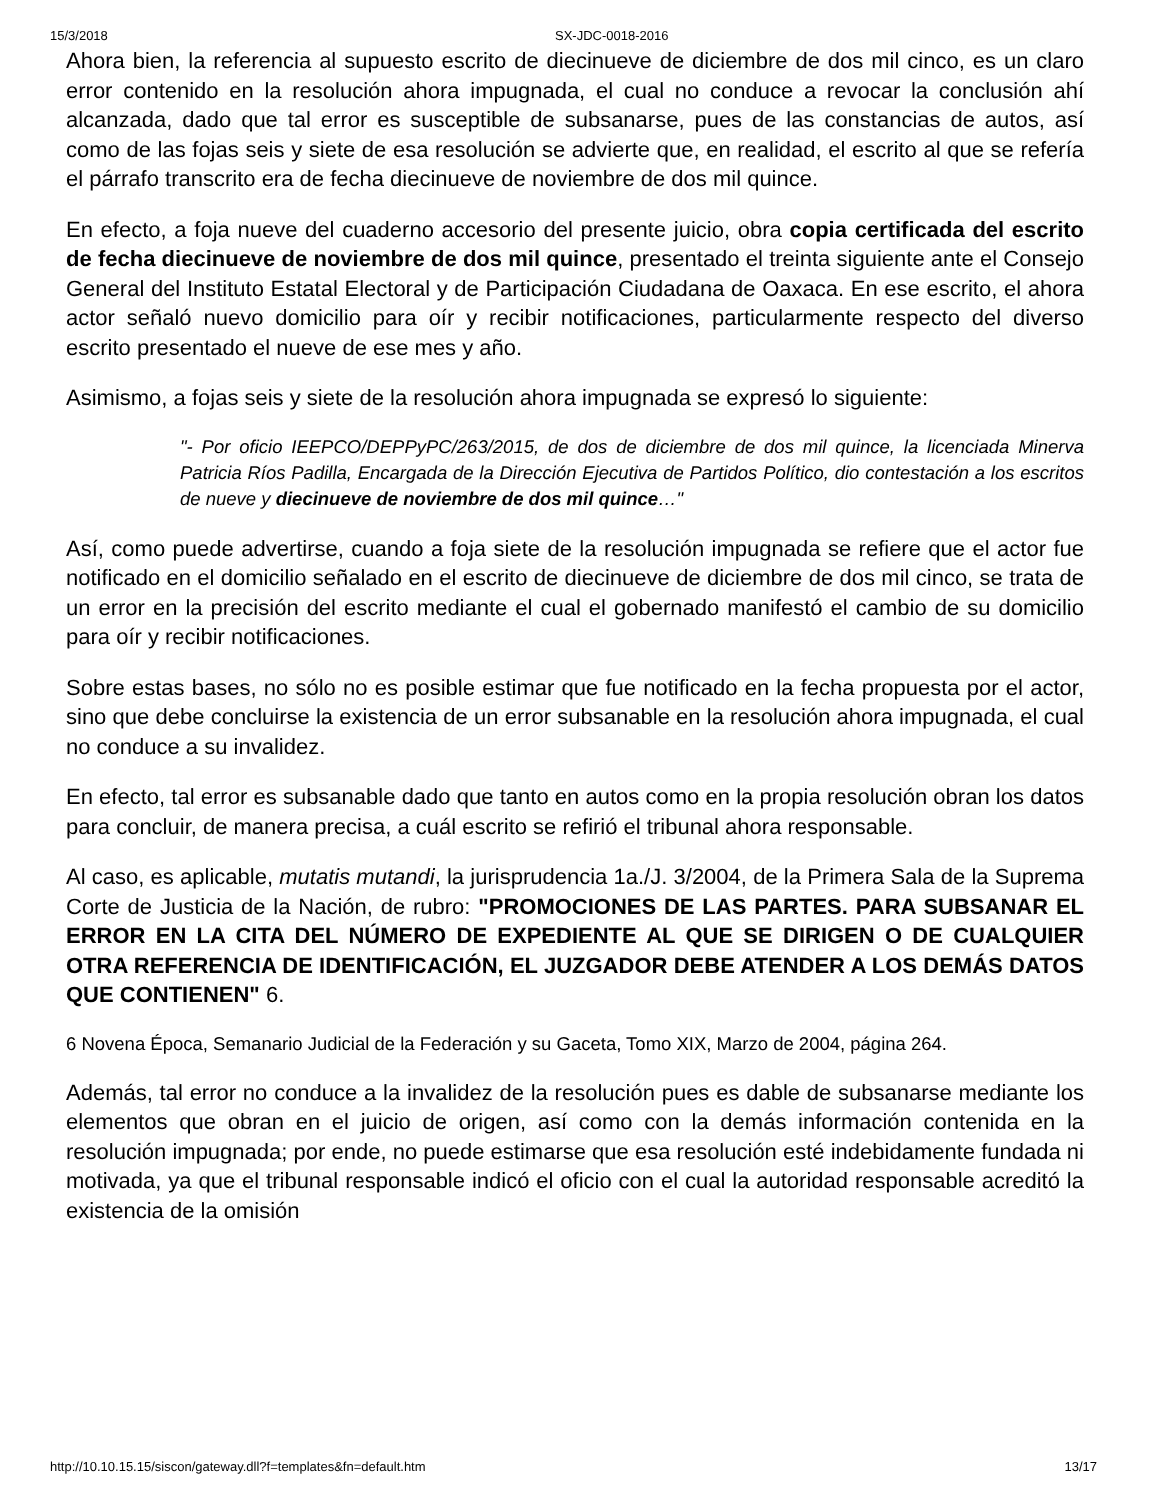15/3/2018 SX-JDC-0018-2016
Ahora bien, la referencia al supuesto escrito de diecinueve de diciembre de dos mil cinco, es un claro error contenido en la resolución ahora impugnada, el cual no conduce a revocar la conclusión ahí alcanzada, dado que tal error es susceptible de subsanarse, pues de las constancias de autos, así como de las fojas seis y siete de esa resolución se advierte que, en realidad, el escrito al que se refería el párrafo transcrito era de fecha diecinueve de noviembre de dos mil quince.
En efecto, a foja nueve del cuaderno accesorio del presente juicio, obra copia certificada del escrito de fecha diecinueve de noviembre de dos mil quince, presentado el treinta siguiente ante el Consejo General del Instituto Estatal Electoral y de Participación Ciudadana de Oaxaca. En ese escrito, el ahora actor señaló nuevo domicilio para oír y recibir notificaciones, particularmente respecto del diverso escrito presentado el nueve de ese mes y año.
Asimismo, a fojas seis y siete de la resolución ahora impugnada se expresó lo siguiente:
"- Por oficio IEEPCO/DEPPyPC/263/2015, de dos de diciembre de dos mil quince, la licenciada Minerva Patricia Ríos Padilla, Encargada de la Dirección Ejecutiva de Partidos Político, dio contestación a los escritos de nueve y diecinueve de noviembre de dos mil quince…"
Así, como puede advertirse, cuando a foja siete de la resolución impugnada se refiere que el actor fue notificado en el domicilio señalado en el escrito de diecinueve de diciembre de dos mil cinco, se trata de un error en la precisión del escrito mediante el cual el gobernado manifestó el cambio de su domicilio para oír y recibir notificaciones.
Sobre estas bases, no sólo no es posible estimar que fue notificado en la fecha propuesta por el actor, sino que debe concluirse la existencia de un error subsanable en la resolución ahora impugnada, el cual no conduce a su invalidez.
En efecto, tal error es subsanable dado que tanto en autos como en la propia resolución obran los datos para concluir, de manera precisa, a cuál escrito se refirió el tribunal ahora responsable.
Al caso, es aplicable, mutatis mutandi, la jurisprudencia 1a./J. 3/2004, de la Primera Sala de la Suprema Corte de Justicia de la Nación, de rubro: "PROMOCIONES DE LAS PARTES. PARA SUBSANAR EL ERROR EN LA CITA DEL NÚMERO DE EXPEDIENTE AL QUE SE DIRIGEN O DE CUALQUIER OTRA REFERENCIA DE IDENTIFICACIÓN, EL JUZGADOR DEBE ATENDER A LOS DEMÁS DATOS QUE CONTIENEN" 6.
6 Novena Época, Semanario Judicial de la Federación y su Gaceta, Tomo XIX, Marzo de 2004, página 264.
Además, tal error no conduce a la invalidez de la resolución pues es dable de subsanarse mediante los elementos que obran en el juicio de origen, así como con la demás información contenida en la resolución impugnada; por ende, no puede estimarse que esa resolución esté indebidamente fundada ni motivada, ya que el tribunal responsable indicó el oficio con el cual la autoridad responsable acreditó la existencia de la omisión
http://10.10.15.15/siscon/gateway.dll?f=templates&fn=default.htm 13/17